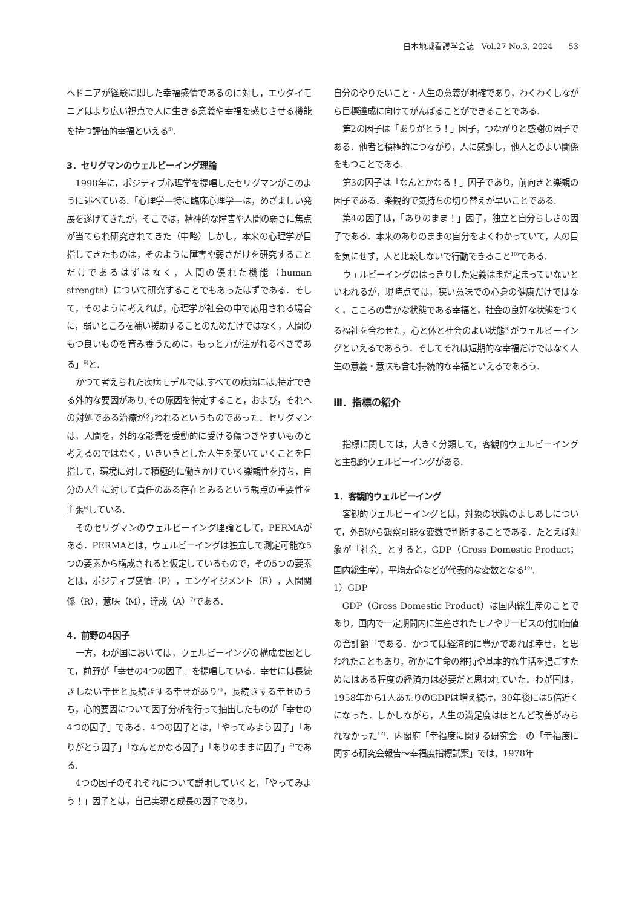日本地域看護学会誌　Vol.27 No.3, 2024　　53
ヘドニアが経験に即した幸福感情であるのに対し，エウダイモニアはより広い視点で人に生きる意義や幸福を感じさせる機能を持つ評価的幸福といえる<sup>5)</sup>.
3．セリグマンのウェルビーイング理論
1998年に，ポジティブ心理学を提唱したセリグマンがこのように述べている.「心理学—特に臨床心理学—は，めざましい発展を遂げてきたが，そこでは，精神的な障害や人間の弱さに焦点が当てられ研究されてきた（中略）しかし，本来の心理学が目指してきたものは，そのように障害や弱さだけを研究することだけであるはずはなく，人間の優れた機能（human strength）について研究することでもあったはずである．そして，そのように考えれば，心理学が社会の中で応用される場合に，弱いところを補い援助することのためだけではなく，人間のもつ良いものを育み養うために，もっと力が注がれるべきである」<sup>6)</sup>と.
かつて考えられた疾病モデルでは,すべての疾病には,特定できる外的な要因があり,その原因を特定すること，および，それへの対処である治療が行われるというものであった．セリグマンは，人間を，外的な影響を受動的に受ける傷つきやすいものと考えるのではなく，いきいきとした人生を築いていくことを目指して，環境に対して積極的に働きかけていく楽観性を持ち，自分の人生に対して責任のある存在とみるという観点の重要性を主張<sup>6)</sup>している.
そのセリグマンのウェルビーイング理論として，PERMAがある．PERMAとは，ウェルビーイングは独立して測定可能な5つの要素から構成されると仮定しているもので，その5つの要素とは，ポジティブ感情（P），エンゲイジメント（E），人間関係（R），意味（M），達成（A）<sup>7)</sup>である.
4．前野の4因子
一方，わが国においては，ウェルビーイングの構成要因として，前野が「幸せの4つの因子」を提唱している．幸せには長続きしない幸せと長続きする幸せがあり<sup>8)</sup>，長続きする幸せのうち，心的要因について因子分析を行って抽出したものが「幸せの4つの因子」である．4つの因子とは，「やってみよう因子」「ありがとう因子」「なんとかなる因子」「ありのままに因子」<sup>9)</sup>である.
4つの因子のそれぞれについて説明していくと，「やってみよう！」因子とは，自己実現と成長の因子であり，
自分のやりたいこと・人生の意義が明確であり，わくわくしながら目標達成に向けてがんばることができることである.
第2の因子は「ありがとう！」因子，つながりと感謝の因子である．他者と積極的につながり，人に感謝し，他人とのよい関係をもつことである.
第3の因子は「なんとかなる！」因子であり，前向きと楽観の因子である．楽観的で気持ちの切り替えが早いことである.
第4の因子は，「ありのまま！」因子，独立と自分らしさの因子である．本来のありのままの自分をよくわかっていて，人の目を気にせず，人と比較しないで行動できること<sup>10)</sup>である.
ウェルビーイングのはっきりした定義はまだ定まっていないといわれるが，現時点では，狭い意味での心身の健康だけではなく，こころの豊かな状態である幸福と，社会の良好な状態をつくる福祉を合わせた，心と体と社会のよい状態<sup>3)</sup>がウェルビーイングといえるであろう．そしてそれは短期的な幸福だけではなく人生の意義・意味も含む持続的な幸福といえるであろう.
Ⅲ．指標の紹介
指標に関しては，大きく分類して，客観的ウェルビーイングと主観的ウェルビーイングがある.
1．客観的ウェルビーイング
客観的ウェルビーイングとは，対象の状態のよしあしについて，外部から観察可能な変数で判断することである．たとえば対象が「社会」とすると，GDP（Gross Domestic Product；国内総生産），平均寿命などが代表的な変数となる<sup>10)</sup>.
1）GDP
GDP（Gross Domestic Product）は国内総生産のことであり，国内で一定期間内に生産されたモノやサービスの付加価値の合計額<sup>11)</sup>である．かつては経済的に豊かであれば幸せ，と思われたこともあり，確かに生命の維持や基本的な生活を過ごすためにはある程度の経済力は必要だと思われていた．わが国は，1958年から1人あたりのGDPは増え続け，30年後には5倍近くになった．しかしながら，人生の満足度はほとんど改善がみられなかった<sup>12)</sup>．内閣府「幸福度に関する研究会」の「幸福度に関する研究会報告～幸福度指標試案」では，1978年